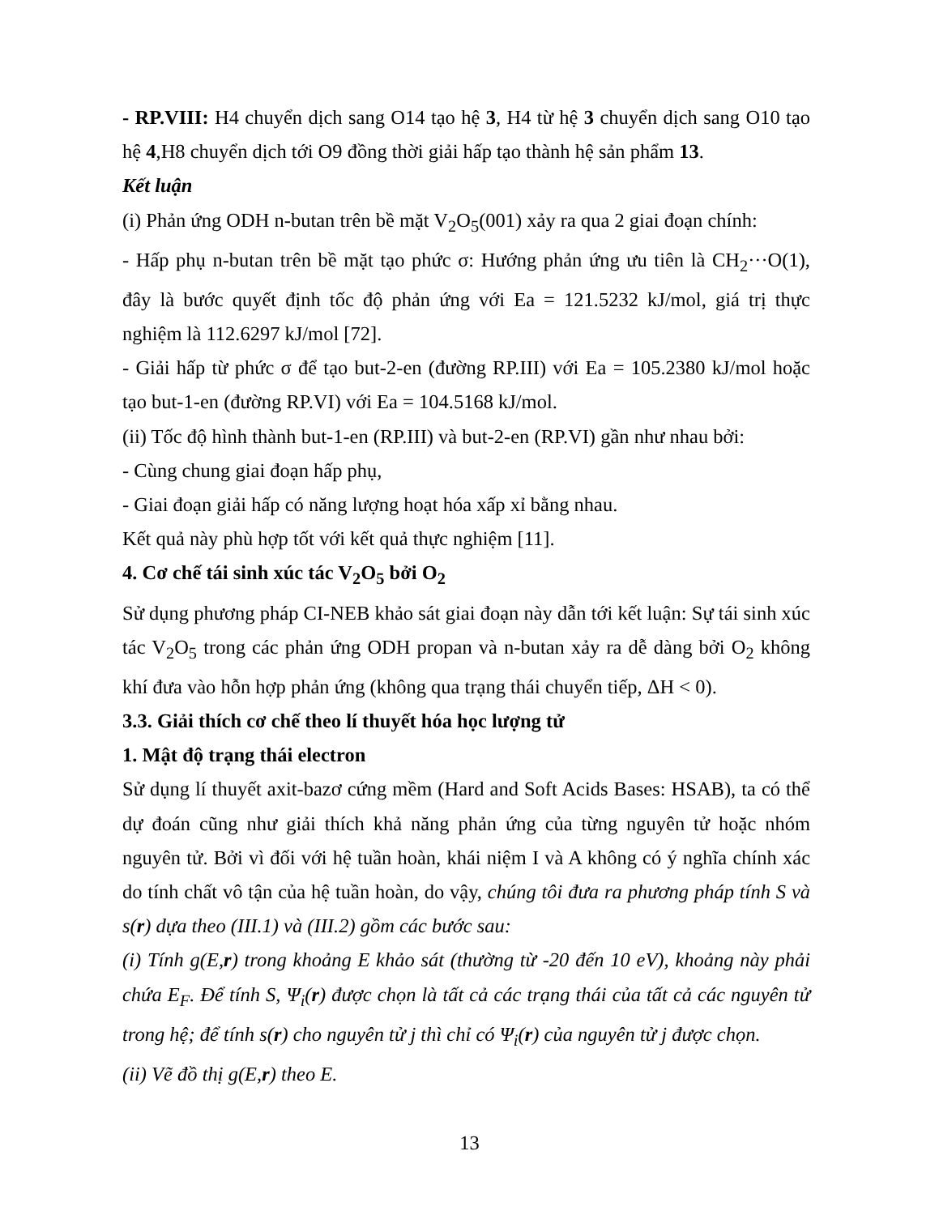- RP.VIII: H4 chuyển dịch sang O14 tạo hệ 3, H4 từ hệ 3 chuyển dịch sang O10 tạo hệ 4,H8 chuyển dịch tới O9 đồng thời giải hấp tạo thành hệ sản phẩm 13.
Kết luận
(i) Phản ứng ODH n-butan trên bề mặt V<sub>2</sub>O<sub>5</sub>(001) xảy ra qua 2 giai đoạn chính:
- Hấp phụ n-butan trên bề mặt tạo phức σ: Hướng phản ứng ưu tiên là CH<sub>2</sub>···O(1), đây là bước quyết định tốc độ phản ứng với Ea = 121.5232 kJ/mol, giá trị thực nghiệm là 112.6297 kJ/mol [72].
- Giải hấp từ phức σ để tạo but-2-en (đường RP.III) với Ea = 105.2380 kJ/mol hoặc tạo but-1-en (đường RP.VI) với Ea = 104.5168 kJ/mol.
(ii) Tốc độ hình thành but-1-en (RP.III) và but-2-en (RP.VI) gần như nhau bởi:
- Cùng chung giai đoạn hấp phụ,
- Giai đoạn giải hấp có năng lượng hoạt hóa xấp xỉ bằng nhau.
Kết quả này phù hợp tốt với kết quả thực nghiệm [11].
4. Cơ chế tái sinh xúc tác V<sub>2</sub>O<sub>5</sub> bởi O<sub>2</sub>
Sử dụng phương pháp CI-NEB khảo sát giai đoạn này dẫn tới kết luận: Sự tái sinh xúc tác V<sub>2</sub>O<sub>5</sub> trong các phản ứng ODH propan và n-butan xảy ra dễ dàng bởi O<sub>2</sub> không khí đưa vào hỗn hợp phản ứng (không qua trạng thái chuyển tiếp, ΔH < 0).
3.3. Giải thích cơ chế theo lí thuyết hóa học lượng tử
1. Mật độ trạng thái electron
Sử dụng lí thuyết axit-bazơ cứng mềm (Hard and Soft Acids Bases: HSAB), ta có thể dự đoán cũng như giải thích khả năng phản ứng của từng nguyên tử hoặc nhóm nguyên tử. Bởi vì đối với hệ tuần hoàn, khái niệm I và A không có ý nghĩa chính xác do tính chất vô tận của hệ tuần hoàn, do vậy, chúng tôi đưa ra phương pháp tính S và s(r) dựa theo (III.1) và (III.2) gồm các bước sau:
(i) Tính g(E,r) trong khoảng E khảo sát (thường từ -20 đến 10 eV), khoảng này phải chứa E<sub>F</sub>. Để tính S, Ψ<sub>i</sub>(r) được chọn là tất cả các trạng thái của tất cả các nguyên tử trong hệ; để tính s(r) cho nguyên tử j thì chỉ có Ψ<sub>i</sub>(r) của nguyên tử j được chọn.
(ii) Vẽ đồ thị g(E,r) theo E.
13